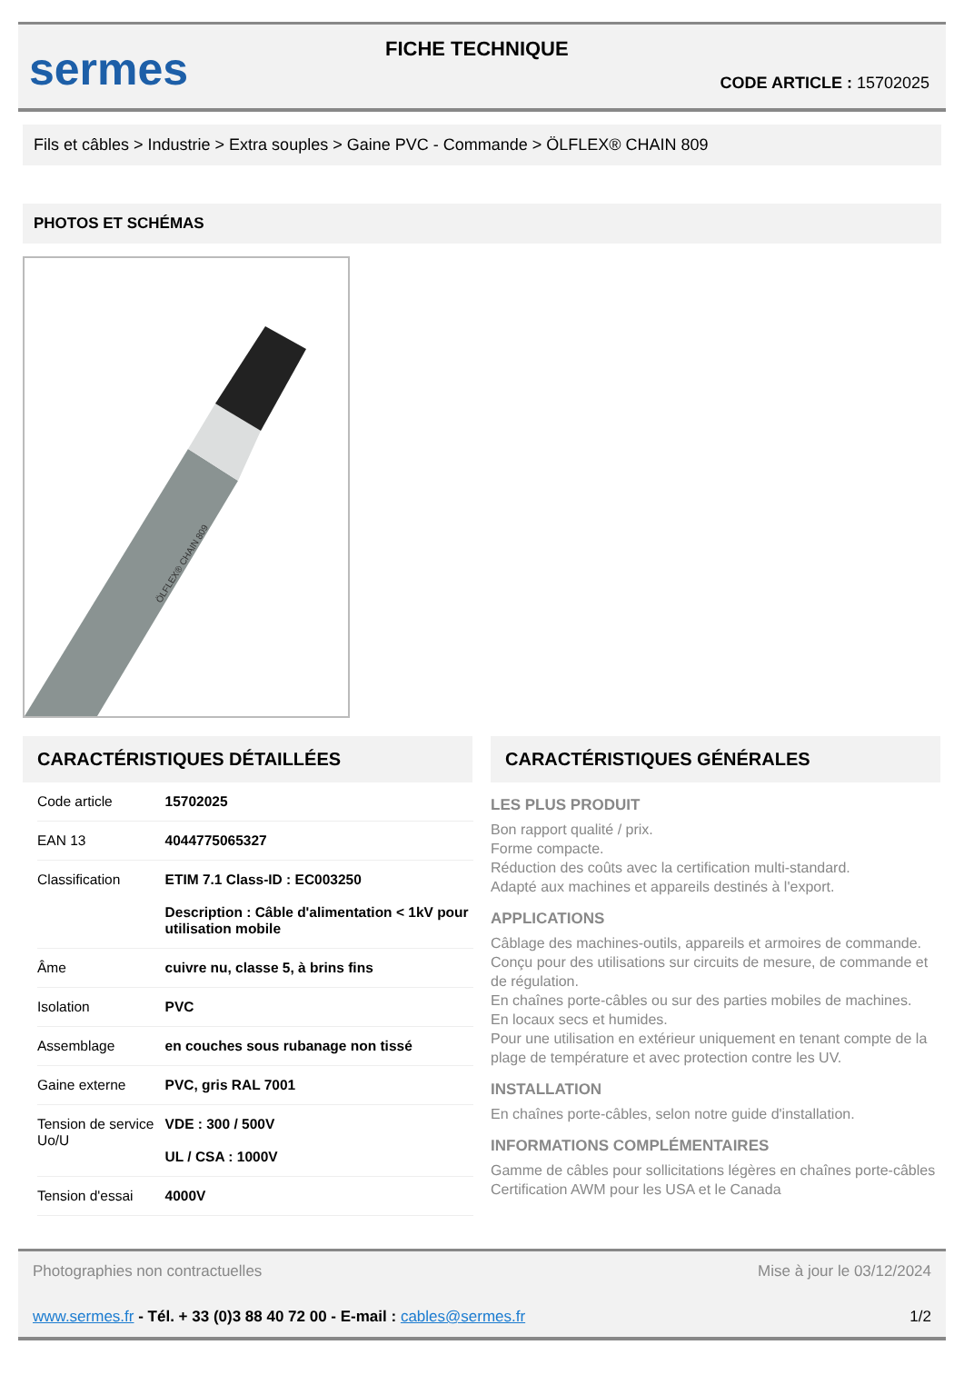sermes
FICHE TECHNIQUE
CODE ARTICLE : 15702025
Fils et câbles > Industrie > Extra souples > Gaine PVC - Commande > ÖLFLEX® CHAIN 809
PHOTOS ET SCHÉMAS
ÖLFLEX® CHAIN 809
CARACTÉRISTIQUES DÉTAILLÉES
| Code article | 15702025 |
| EAN 13 | 4044775065327 |
| Classification | ETIM 7.1 Class-ID : EC003250 Description : Câble d'alimentation < 1kV pour utilisation mobile |
| Âme | cuivre nu, classe 5, à brins fins |
| Isolation | PVC |
| Assemblage | en couches sous rubanage non tissé |
| Gaine externe | PVC, gris RAL 7001 |
| Tension de service Uo/U | VDE : 300 / 500V UL / CSA : 1000V |
| Tension d'essai | 4000V |
CARACTÉRISTIQUES GÉNÉRALES
LES PLUS PRODUIT
Bon rapport qualité / prix.
Forme compacte.
Réduction des coûts avec la certification multi-standard.
Adapté aux machines et appareils destinés à l'export.
APPLICATIONS
Câblage des machines-outils, appareils et armoires de commande.
Conçu pour des utilisations sur circuits de mesure, de commande et de régulation.
En chaînes porte-câbles ou sur des parties mobiles de machines.
En locaux secs et humides.
Pour une utilisation en extérieur uniquement en tenant compte de la plage de température et avec protection contre les UV.
INSTALLATION
En chaînes porte-câbles, selon notre guide d'installation.
INFORMATIONS COMPLÉMENTAIRES
Gamme de câbles pour sollicitations légères en chaînes porte-câbles
Certification AWM pour les USA et le Canada
Photographies non contractuelles Mise à jour le 03/12/2024
www.sermes.fr - Tél. + 33 (0)3 88 40 72 00 - E-mail : cables@sermes.fr 1/2